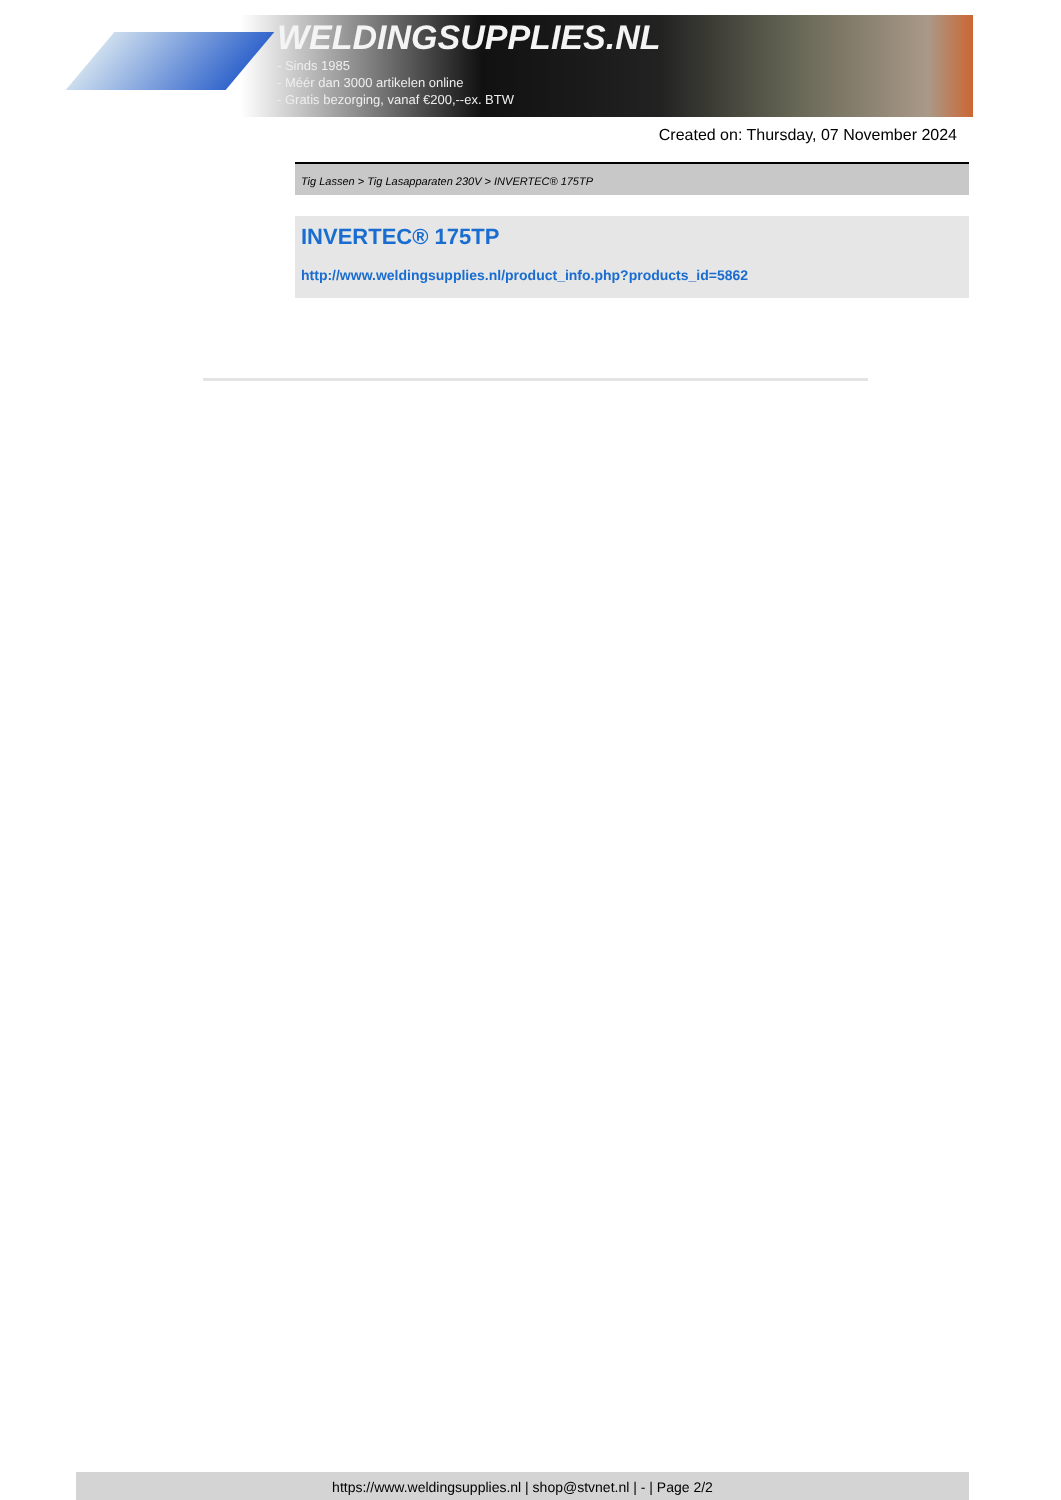WELDINGSUPPLIES.NL
- Sinds 1985
- Méér dan 3000 artikelen online
- Gratis bezorging, vanaf €200,--ex. BTW
Created on: Thursday, 07 November 2024
Tig Lassen > Tig Lasapparaten 230V > INVERTEC® 175TP
INVERTEC® 175TP
http://www.weldingsupplies.nl/product_info.php?products_id=5862
https://www.weldingsupplies.nl | shop@stvnet.nl | - | Page 2/2